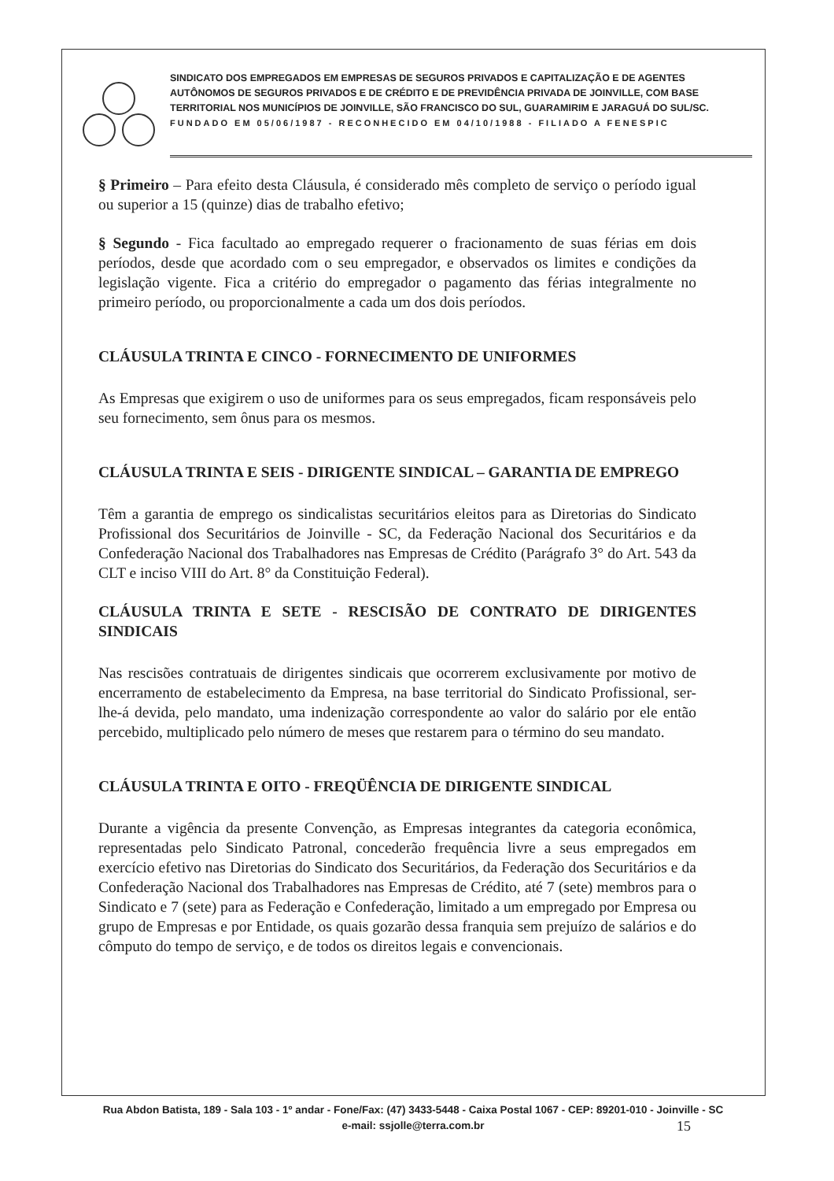SINDICATO DOS EMPREGADOS EM EMPRESAS DE SEGUROS PRIVADOS E CAPITALIZAÇÃO E DE AGENTES AUTÔNOMOS DE SEGUROS PRIVADOS E DE CRÉDITO E DE PREVIDÊNCIA PRIVADA DE JOINVILLE, COM BASE TERRITORIAL NOS MUNICÍPIOS DE JOINVILLE, SÃO FRANCISCO DO SUL, GUARAMIRIM E JARAGUÁ DO SUL/SC.
FUNDADO EM 05/06/1987 - RECONHECIDO EM 04/10/1988 - FILIADO A FENESPIC
§ Primeiro – Para efeito desta Cláusula, é considerado mês completo de serviço o período igual ou superior a 15 (quinze) dias de trabalho efetivo;
§ Segundo - Fica facultado ao empregado requerer o fracionamento de suas férias em dois períodos, desde que acordado com o seu empregador, e observados os limites e condições da legislação vigente. Fica a critério do empregador o pagamento das férias integralmente no primeiro período, ou proporcionalmente a cada um dos dois períodos.
CLÁUSULA TRINTA E CINCO - FORNECIMENTO DE UNIFORMES
As Empresas que exigirem o uso de uniformes para os seus empregados, ficam responsáveis pelo seu fornecimento, sem ônus para os mesmos.
CLÁUSULA TRINTA E SEIS - DIRIGENTE SINDICAL – GARANTIA DE EMPREGO
Têm a garantia de emprego os sindicalistas securitários eleitos para as Diretorias do Sindicato Profissional dos Securitários de Joinville - SC, da Federação Nacional dos Securitários e da Confederação Nacional dos Trabalhadores nas Empresas de Crédito (Parágrafo 3° do Art. 543 da CLT e inciso VIII do Art. 8° da Constituição Federal).
CLÁUSULA TRINTA E SETE - RESCISÃO DE CONTRATO DE DIRIGENTES SINDICAIS
Nas rescisões contratuais de dirigentes sindicais que ocorrerem exclusivamente por motivo de encerramento de estabelecimento da Empresa, na base territorial do Sindicato Profissional, ser-lhe-á devida, pelo mandato, uma indenização correspondente ao valor do salário por ele então percebido, multiplicado pelo número de meses que restarem para o término do seu mandato.
CLÁUSULA TRINTA E OITO - FREQÜÊNCIA DE DIRIGENTE SINDICAL
Durante a vigência da presente Convenção, as Empresas integrantes da categoria econômica, representadas pelo Sindicato Patronal, concederão frequência livre a seus empregados em exercício efetivo nas Diretorias do Sindicato dos Securitários, da Federação dos Securitários e da Confederação Nacional dos Trabalhadores nas Empresas de Crédito, até 7 (sete) membros para o Sindicato e 7 (sete) para as Federação e Confederação, limitado a um empregado por Empresa ou grupo de Empresas e por Entidade, os quais gozarão dessa franquia sem prejuízo de salários e do cômputo do tempo de serviço, e de todos os direitos legais e convencionais.
Rua Abdon Batista, 189 - Sala 103 - 1º andar - Fone/Fax: (47) 3433-5448 - Caixa Postal 1067 - CEP: 89201-010 - Joinville - SC
e-mail: ssjolle@terra.com.br
15